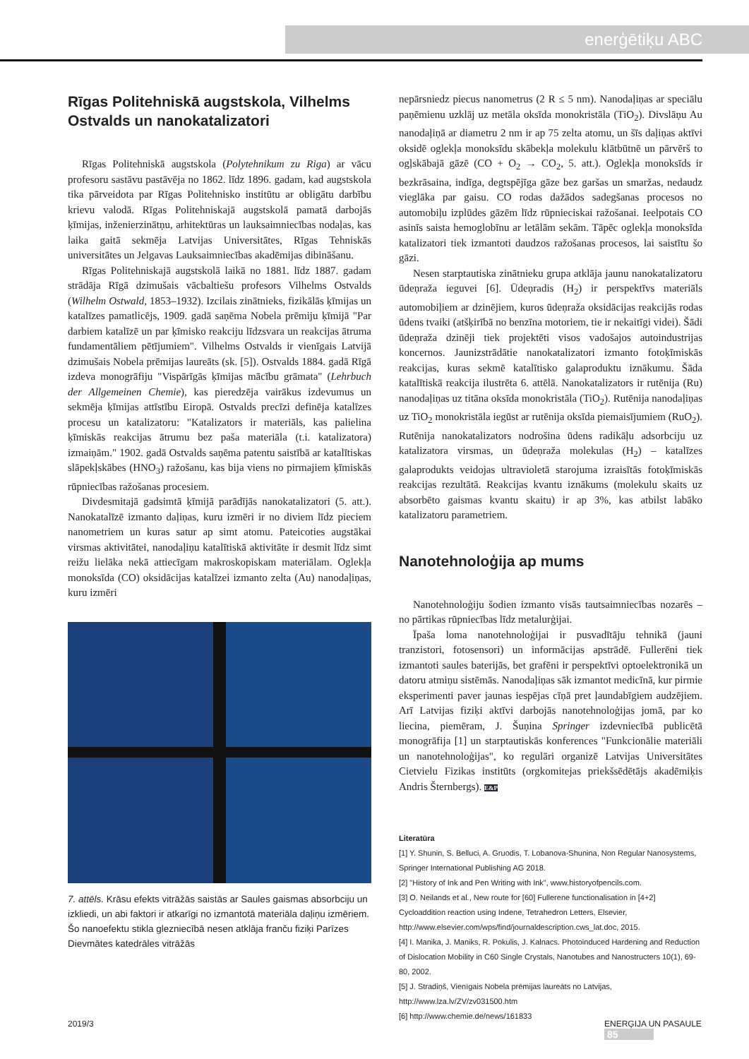enerģētiķu ABC
Rīgas Politehniskā augstskola, Vilhelms Ostvalds un nanokatalizatori
Rīgas Politehniskā augstskola (Polytehnikum zu Riga) ar vācu profesoru sastāvu pastāvēja no 1862. līdz 1896. gadam, kad augstskola tika pārveidota par Rīgas Politehnisko institūtu ar obligātu darbību krievu valodā. Rīgas Politehniskajā augstskolā pamatā darbojās ķīmijas, inženierzinātņu, arhitektūras un lauksaimniecības nodaļas, kas laika gaitā sekmēja Latvijas Universitātes, Rīgas Tehniskās universitātes un Jelgavas Lauksaimniecības akadēmijas dibināšanu.
Rīgas Politehniskajā augstskolā laikā no 1881. līdz 1887. gadam strādāja Rīgā dzimušais vācbaltiešu profesors Vilhelms Ostvalds (Wilhelm Ostwald, 1853–1932). Izcilais zinātnieks, fizikālās ķīmijas un katalīzes pamatlicējs, 1909. gadā saņēma Nobela prēmiju ķīmijā "Par darbiem katalīzē un par ķīmisko reakciju līdzsvara un reakcijas ātruma fundamentāliem pētījumiem". Vilhelms Ostvalds ir vienīgais Latvijā dzimušais Nobela prēmijas laureāts (sk. [5]). Ostvalds 1884. gadā Rīgā izdeva monogrāfiju "Vispārīgās ķīmijas mācību grāmata" (Lehrbuch der Allgemeinen Chemie), kas pieredzēja vairākus izdevumus un sekmēja ķīmijas attīstību Eiropā. Ostvalds precīzi definēja katalīzes procesu un katalizatoru: "Katalizators ir materiāls, kas palielina ķīmiskās reakcijas ātrumu bez paša materiāla (t.i. katalizatora) izmaiņām." 1902. gadā Ostvalds saņēma patentu saistībā ar katalītiskas slāpekļskābes (HNO<sub>3</sub>) ražošanu, kas bija viens no pirmajiem ķīmiskās rūpniecības ražošanas procesiem.
Divdesmitajā gadsimtā ķīmijā parādījās nanokatalizatori (5. att.). Nanokatalīzē izmanto daļiņas, kuru izmēri ir no diviem līdz pieciem nanometriem un kuras satur ap simt atomu. Pateicoties augstākai virsmas aktivitātei, nanodaļiņu katalītiskā aktivitāte ir desmit līdz simt reižu lielāka nekā attiecīgam makroskopiskam materiālam. Oglekļa monoksīda (CO) oksidācijas katalīzei izmanto zelta (Au) nanodaļiņas, kuru izmēri
7. attēls. Krāsu efekts vitrāžās saistās ar Saules gaismas absorbciju un izkliedi, un abi faktori ir atkarīgi no izmantotā materiāla daļiņu izmēriem. Šo nanoefektu stikla glezniecībā nesen atklāja franču fiziķi Parīzes Dievmātes katedrāles vitrāžās
nepārsniedz piecus nanometrus (2 R ≤ 5 nm). Nanodaļiņas ar speciālu paņēmienu uzklāj uz metāla oksīda monokristāla (TiO<sub>2</sub>). Divslāņu Au nanodaļiņā ar diametru 2 nm ir ap 75 zelta atomu, un šīs daļiņas aktīvi oksidē oglekļa monoksīdu skābekļa molekulu klātbūtnē un pārvērš to ogļskābajā gāzē (CO + O<sub>2</sub> → CO<sub>2</sub>, 5. att.). Oglekļa monoksīds ir bezkrāsaina, indīga, degtspējīga gāze bez garšas un smaržas, nedaudz vieglāka par gaisu. CO rodas dažādos sadegšanas procesos no automobiļu izplūdes gāzēm līdz rūpnieciskai ražošanai. Ieelpotais CO asinīs saista hemoglobīnu ar letālām sekām. Tāpēc oglekļa monoksīda katalizatori tiek izmantoti daudzos ražošanas procesos, lai saistītu šo gāzi.
Nesen starptautiska zinātnieku grupa atklāja jaunu nanokatalizatoru ūdeņraža ieguvei [6]. Ūdeņradis (H<sub>2</sub>) ir perspektīvs materiāls automobiļiem ar dzinējiem, kuros ūdeņraža oksidācijas reakcijās rodas ūdens tvaiki (atšķirībā no benzīna motoriem, tie ir nekaitīgi videi). Šādi ūdeņraža dzinēji tiek projektēti visos vadošajos autoindustrijas koncernos. Jaunizstrādātie nanokatalizatori izmanto fotoķīmiskās reakcijas, kuras sekmē katalītisko galaproduktu iznākumu. Šāda katalītiskā reakcija ilustrēta 6. attēlā. Nanokatalizators ir rutēnija (Ru) nanodaļiņas uz titāna oksīda monokristāla (TiO<sub>2</sub>). Rutēnija nanodaļiņas uz TiO<sub>2</sub> monokristāla iegūst ar rutēnija oksīda piemaisījumiem (RuO<sub>2</sub>). Rutēnija nanokatalizators nodrošina ūdens radikāļu adsorbciju uz katalizatora virsmas, un ūdeņraža molekulas (H<sub>2</sub>) – katalīzes galaprodukts veidojas ultravioletā starojuma izraisītās fotoķīmiskās reakcijas rezultātā. Reakcijas kvantu iznākums (molekulu skaits uz absorbēto gaismas kvantu skaitu) ir ap 3%, kas atbilst labāko katalizatoru parametriem.
Nanotehnoloģija ap mums
Nanotehnoloģiju šodien izmanto visās tautsaimniecības nozarēs – no pārtikas rūpniecības līdz metalurģijai.
Īpaša loma nanotehnoloģijai ir pusvadītāju tehnikā (jauni tranzistori, fotosensori) un informācijas apstrādē. Fullerēni tiek izmantoti saules baterijās, bet grafēni ir perspektīvi optoelektronikā un datoru atmiņu sistēmās. Nanodaļiņas sāk izmantot medicīnā, kur pirmie eksperimenti paver jaunas iespējas cīņā pret ļaundabīgiem audzējiem. Arī Latvijas fiziķi aktīvi darbojās nanotehnoloģijas jomā, par ko liecina, piemēram, J. Šuņina Springer izdevniecībā publicētā monogrāfija [1] un starptautiskās konferences "Funkcionālie materiāli un nanotehnoloģijas", ko regulāri organizē Latvijas Universitātes Cietvielu Fizikas institūts (orgkomitejas priekšsēdētājs akadēmiķis Andris Šternbergs). E&P
Literatūra
[1] Y. Shunin, S. Belluci, A. Gruodis, T. Lobanova-Shunina, Non Regular Nanosystems, Springer International Publishing AG 2018.
[2] "History of Ink and Pen Writing with Ink", www.historyofpencils.com.
[3] O. Neilands et al., New route for [60] Fullerene functionalisation in [4+2] Cycloaddition reaction using Indene, Tetrahedron Letters, Elsevier, http://www.elsevier.com/wps/find/journaldescription.cws_lat.doc, 2015.
[4] I. Manika, J. Maniks, R. Pokulis, J. Kalnacs. Photoinduced Hardening and Reduction of Dislocation Mobility in C60 Single Crystals, Nanotubes and Nanostructers 10(1), 69-80, 2002.
[5] J. Stradiņš, Vienīgais Nobela prēmijas laureāts no Latvijas, http://www.lza.lv/ZV/zv031500.htm
[6] http://www.chemie.de/news/161833
2019/3 ENERĢIJA UN PASAULE 85